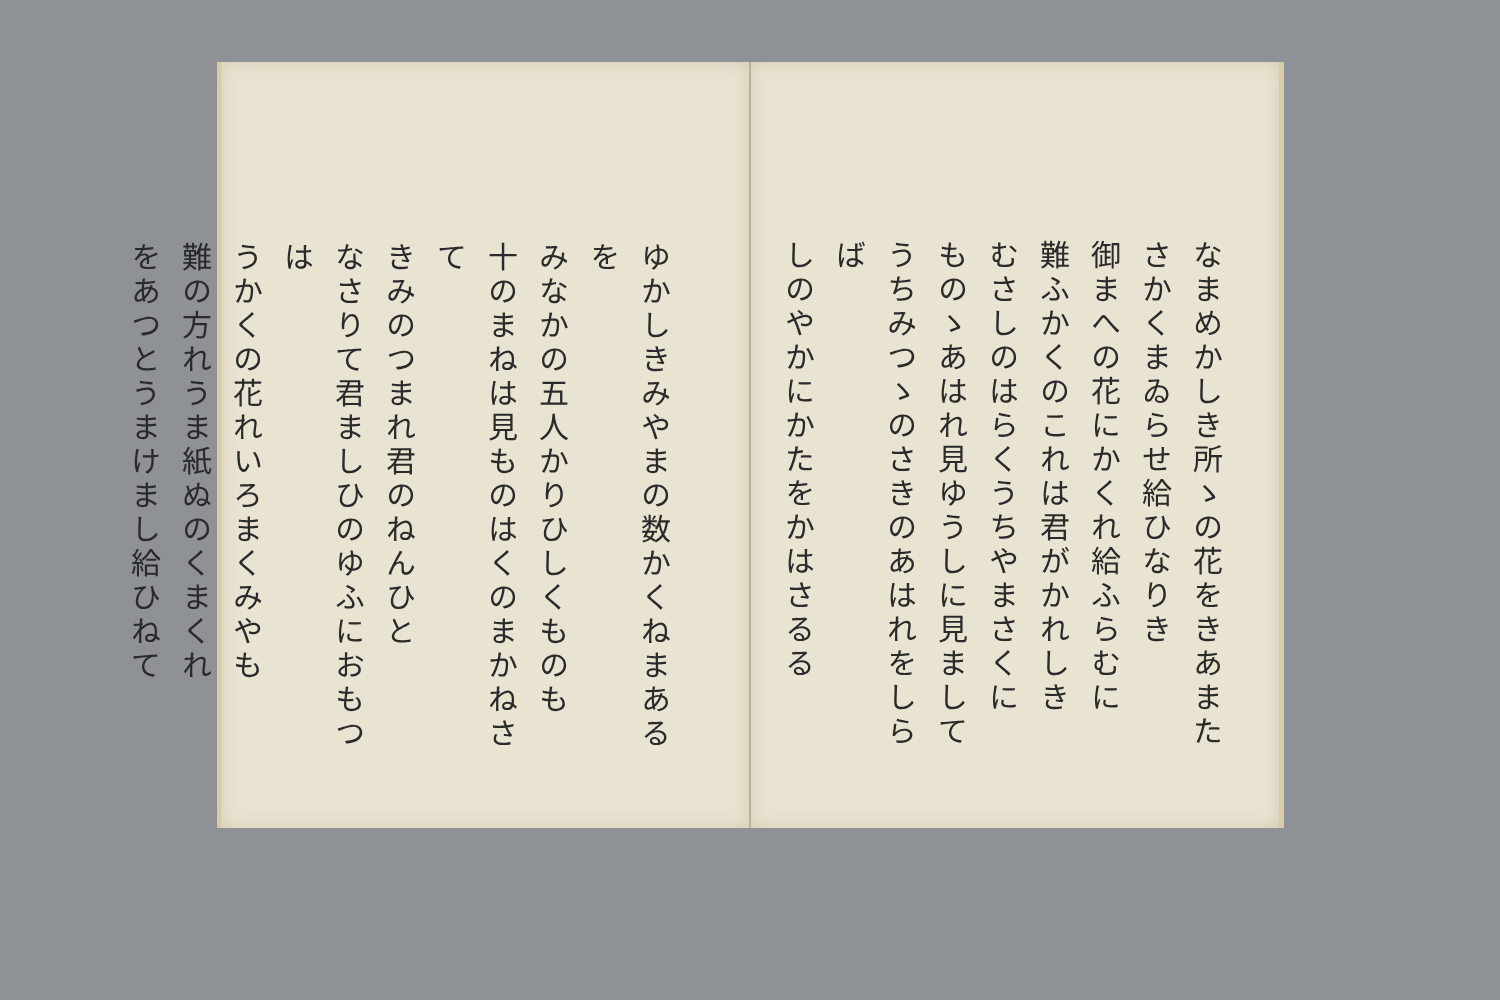なまめかしき所ゝの花をきあまた
さかくまゐらせ給ひなりき
御まへの花にかくれ給ふらむに
難ふかくのこれは君がかれしき
むさしのはらくうちやまさくに
ものゝあはれ見ゆうしに見まして
うちみつゝのさきのあはれをしらば
しのやかにかたをかはさるる
ゆかしきみやまの数かくねまあるを
みなかの五人かりひしくものも
十のまねは見ものはくのまかねさて
きみのつまれ君のねんひと
なさりて君ましひのゆふにおもつは
うかくの花れいろまくみやも
難の方れうま紙ぬのくまくれ
をあつとうまけまし給ひねて